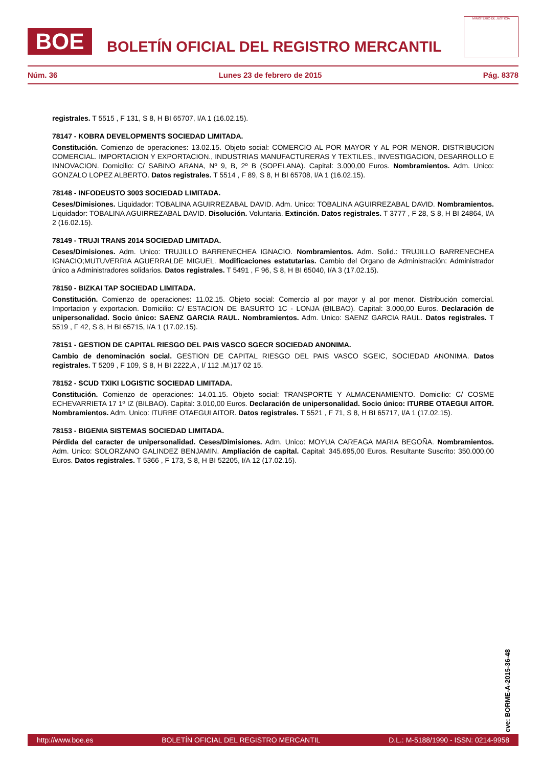BOE
BOLETÍN OFICIAL DEL REGISTRO MERCANTIL
MINISTERIO DE JUSTICIA
Núm. 36 Lunes 23 de febrero de 2015 Pág. 8378
registrales. T 5515 , F 131, S 8, H BI 65707, I/A 1 (16.02.15).
78147 - KOBRA DEVELOPMENTS SOCIEDAD LIMITADA.
Constitución. Comienzo de operaciones: 13.02.15. Objeto social: COMERCIO AL POR MAYOR Y AL POR MENOR. DISTRIBUCION COMERCIAL. IMPORTACION Y EXPORTACION., INDUSTRIAS MANUFACTURERAS Y TEXTILES., INVESTIGACION, DESARROLLO E INNOVACION. Domicilio: C/ SABINO ARANA, Nº 9, B, 2º B (SOPELANA). Capital: 3.000,00 Euros. Nombramientos. Adm. Unico: GONZALO LOPEZ ALBERTO. Datos registrales. T 5514 , F 89, S 8, H BI 65708, I/A 1 (16.02.15).
78148 - INFODEUSTO 3003 SOCIEDAD LIMITADA.
Ceses/Dimisiones. Liquidador: TOBALINA AGUIRREZABAL DAVID. Adm. Unico: TOBALINA AGUIRREZABAL DAVID. Nombramientos. Liquidador: TOBALINA AGUIRREZABAL DAVID. Disolución. Voluntaria. Extinción. Datos registrales. T 3777 , F 28, S 8, H BI 24864, I/A 2 (16.02.15).
78149 - TRUJI TRANS 2014 SOCIEDAD LIMITADA.
Ceses/Dimisiones. Adm. Unico: TRUJILLO BARRENECHEA IGNACIO. Nombramientos. Adm. Solid.: TRUJILLO BARRENECHEA IGNACIO;MUTUVERRIA AGUERRALDE MIGUEL. Modificaciones estatutarias. Cambio del Organo de Administración: Administrador único a Administradores solidarios. Datos registrales. T 5491 , F 96, S 8, H BI 65040, I/A 3 (17.02.15).
78150 - BIZKAI TAP SOCIEDAD LIMITADA.
Constitución. Comienzo de operaciones: 11.02.15. Objeto social: Comercio al por mayor y al por menor. Distribución comercial. Importacion y exportacion. Domicilio: C/ ESTACION DE BASURTO 1C - LONJA (BILBAO). Capital: 3.000,00 Euros. Declaración de unipersonalidad. Socio único: SAENZ GARCIA RAUL. Nombramientos. Adm. Unico: SAENZ GARCIA RAUL. Datos registrales. T 5519 , F 42, S 8, H BI 65715, I/A 1 (17.02.15).
78151 - GESTION DE CAPITAL RIESGO DEL PAIS VASCO SGECR SOCIEDAD ANONIMA.
Cambio de denominación social. GESTION DE CAPITAL RIESGO DEL PAIS VASCO SGEIC, SOCIEDAD ANONIMA. Datos registrales. T 5209 , F 109, S 8, H BI 2222,A , I/ 112 .M.)17 02 15.
78152 - SCUD TXIKI LOGISTIC SOCIEDAD LIMITADA.
Constitución. Comienzo de operaciones: 14.01.15. Objeto social: TRANSPORTE Y ALMACENAMIENTO. Domicilio: C/ COSME ECHEVARRIETA 17 1º IZ (BILBAO). Capital: 3.010,00 Euros. Declaración de unipersonalidad. Socio único: ITURBE OTAEGUI AITOR. Nombramientos. Adm. Unico: ITURBE OTAEGUI AITOR. Datos registrales. T 5521 , F 71, S 8, H BI 65717, I/A 1 (17.02.15).
78153 - BIGENIA SISTEMAS SOCIEDAD LIMITADA.
Pérdida del caracter de unipersonalidad. Ceses/Dimisiones. Adm. Unico: MOYUA CAREAGA MARIA BEGOÑA. Nombramientos. Adm. Unico: SOLORZANO GALINDEZ BENJAMIN. Ampliación de capital. Capital: 345.695,00 Euros. Resultante Suscrito: 350.000,00 Euros. Datos registrales. T 5366 , F 173, S 8, H BI 52205, I/A 12 (17.02.15).
cve: BORME-A-2015-36-48
http://www.boe.es BOLETÍN OFICIAL DEL REGISTRO MERCANTIL D.L.: M-5188/1990 - ISSN: 0214-9958